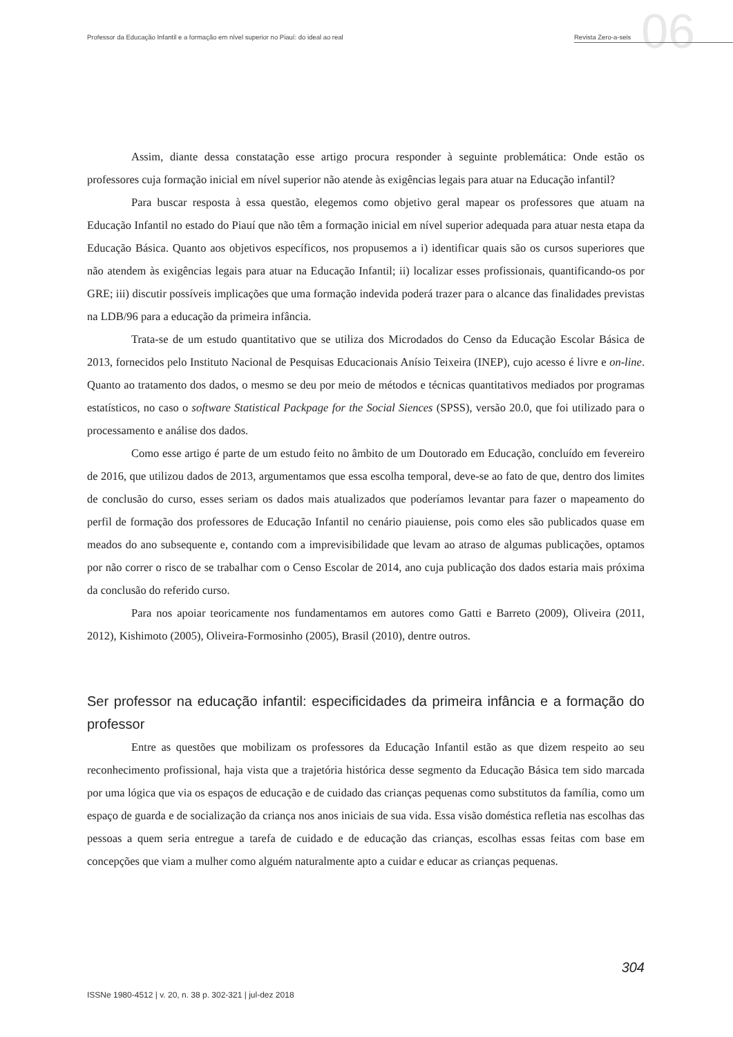06
Professor da Educação Infantil e a formação em nível superior no Piauí: do ideal ao real Revista Zero-a-seis
Assim, diante dessa constatação esse artigo procura responder à seguinte problemática: Onde estão os professores cuja formação inicial em nível superior não atende às exigências legais para atuar na Educação infantil?
Para buscar resposta à essa questão, elegemos como objetivo geral mapear os professores que atuam na Educação Infantil no estado do Piauí que não têm a formação inicial em nível superior adequada para atuar nesta etapa da Educação Básica. Quanto aos objetivos específicos, nos propusemos a i) identificar quais são os cursos superiores que não atendem às exigências legais para atuar na Educação Infantil; ii) localizar esses profissionais, quantificando-os por GRE; iii) discutir possíveis implicações que uma formação indevida poderá trazer para o alcance das finalidades previstas na LDB/96 para a educação da primeira infância.
Trata-se de um estudo quantitativo que se utiliza dos Microdados do Censo da Educação Escolar Básica de 2013, fornecidos pelo Instituto Nacional de Pesquisas Educacionais Anísio Teixeira (INEP), cujo acesso é livre e on-line. Quanto ao tratamento dos dados, o mesmo se deu por meio de métodos e técnicas quantitativos mediados por programas estatísticos, no caso o software Statistical Packpage for the Social Siences (SPSS), versão 20.0, que foi utilizado para o processamento e análise dos dados.
Como esse artigo é parte de um estudo feito no âmbito de um Doutorado em Educação, concluído em fevereiro de 2016, que utilizou dados de 2013, argumentamos que essa escolha temporal, deve-se ao fato de que, dentro dos limites de conclusão do curso, esses seriam os dados mais atualizados que poderíamos levantar para fazer o mapeamento do perfil de formação dos professores de Educação Infantil no cenário piauiense, pois como eles são publicados quase em meados do ano subsequente e, contando com a imprevisibilidade que levam ao atraso de algumas publicações, optamos por não correr o risco de se trabalhar com o Censo Escolar de 2014, ano cuja publicação dos dados estaria mais próxima da conclusão do referido curso.
Para nos apoiar teoricamente nos fundamentamos em autores como Gatti e Barreto (2009), Oliveira (2011, 2012), Kishimoto (2005), Oliveira-Formosinho (2005), Brasil (2010), dentre outros.
Ser professor na educação infantil: especificidades da primeira infância e a formação do professor
Entre as questões que mobilizam os professores da Educação Infantil estão as que dizem respeito ao seu reconhecimento profissional, haja vista que a trajetória histórica desse segmento da Educação Básica tem sido marcada por uma lógica que via os espaços de educação e de cuidado das crianças pequenas como substitutos da família, como um espaço de guarda e de socialização da criança nos anos iniciais de sua vida. Essa visão doméstica refletia nas escolhas das pessoas a quem seria entregue a tarefa de cuidado e de educação das crianças, escolhas essas feitas com base em concepções que viam a mulher como alguém naturalmente apto a cuidar e educar as crianças pequenas.
304
ISSNe 1980-4512 | v. 20, n. 38 p. 302-321 | jul-dez 2018